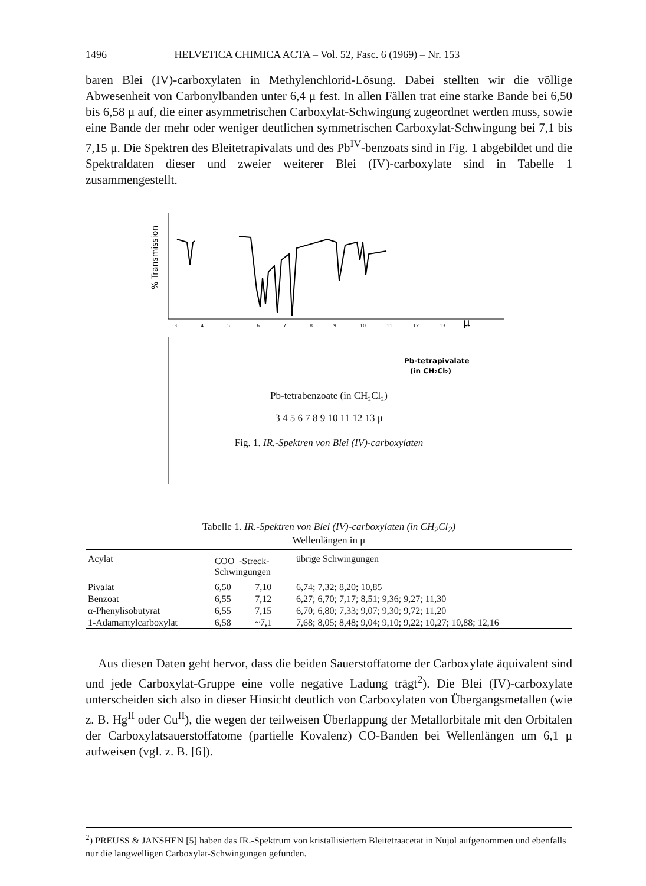1496 HELVETICA CHIMICA ACTA – Vol. 52, Fasc. 6 (1969) – Nr. 153
baren Blei (IV)-carboxylaten in Methylenchlorid-Lösung. Dabei stellten wir die völlige Abwesenheit von Carbonylbanden unter 6,4 μ fest. In allen Fällen trat eine starke Bande bei 6,50 bis 6,58 μ auf, die einer asymmetrischen Carboxylat-Schwingung zugeordnet werden muss, sowie eine Bande der mehr oder weniger deutlichen symmetrischen Carboxylat-Schwingung bei 7,1 bis 7,15 μ. Die Spektren des Bleitetrapivalats und des Pb<sup>IV</sup>-benzoats sind in Fig. 1 abgebildet und die Spektraldaten dieser und zweier weiterer Blei (IV)-carboxylate sind in Tabelle 1 zusammengestellt.
% Transmission
Pb-tetrapivalate
(in CH₂Cl₂)
3
4
5
6
7
8
9
10
11
12
13
μ
Pb-tetrabenzoate (in CH₂Cl₂)
3 4 5 6 7 8 9 10 11 12 13 μ
Fig. 1. IR.-Spektren von Blei (IV)-carboxylaten
Tabelle 1. IR.-Spektren von Blei (IV)-carboxylaten (in CH<sub>2</sub>Cl<sub>2</sub>)
Wellenlängen in μ
| Acylat | COO<sup>−</sup>-Streck- Schwingungen | | übrige Schwingungen |
| --- | --- | --- | --- |
| Pivalat | 6,50 | 7,10 | 6,74; 7,32; 8,20; 10,85 |
| Benzoat | 6,55 | 7,12 | 6,27; 6,70; 7,17; 8,51; 9,36; 9,27; 11,30 |
| α-Phenylisobutyrat | 6,55 | 7,15 | 6,70; 6,80; 7,33; 9,07; 9,30; 9,72; 11,20 |
| 1-Adamantylcarboxylat | 6,58 | ~7,1 | 7,68; 8,05; 8,48; 9,04; 9,10; 9,22; 10,27; 10,88; 12,16 |
Aus diesen Daten geht hervor, dass die beiden Sauerstoffatome der Carboxylate äquivalent sind und jede Carboxylat-Gruppe eine volle negative Ladung trägt<sup>2</sup>). Die Blei (IV)-carboxylate unterscheiden sich also in dieser Hinsicht deutlich von Carboxylaten von Übergangsmetallen (wie z. B. Hg<sup>II</sup> oder Cu<sup>II</sup>), die wegen der teilweisen Überlappung der Metallorbitale mit den Orbitalen der Carboxylatsauerstoffatome (partielle Kovalenz) CO-Banden bei Wellenlängen um 6,1 μ aufweisen (vgl. z. B. [6]).
<sup>2</sup>) PREUSS & JANSHEN [5] haben das IR.-Spektrum von kristallisiertem Bleitetraacetat in Nujol aufgenommen und ebenfalls nur die langwelligen Carboxylat-Schwingungen gefunden.